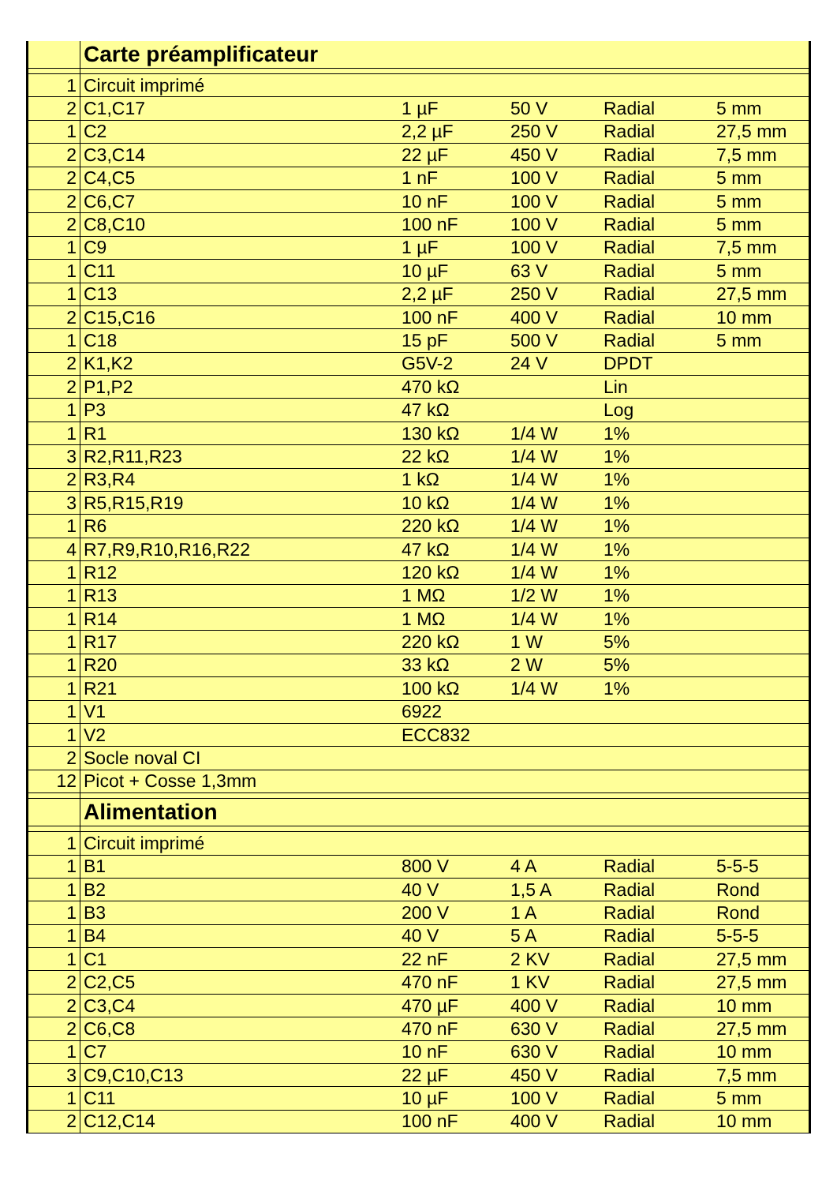| | Carte préamplificateur | | | | |
| 1 | Circuit imprimé | | | | |
| 2 | C1,C17 | 1 µF | 50 V | Radial | 5 mm |
| 1 | C2 | 2,2 µF | 250 V | Radial | 27,5 mm |
| 2 | C3,C14 | 22 µF | 450 V | Radial | 7,5 mm |
| 2 | C4,C5 | 1 nF | 100 V | Radial | 5 mm |
| 2 | C6,C7 | 10 nF | 100 V | Radial | 5 mm |
| 2 | C8,C10 | 100 nF | 100 V | Radial | 5 mm |
| 1 | C9 | 1 µF | 100 V | Radial | 7,5 mm |
| 1 | C11 | 10 µF | 63 V | Radial | 5 mm |
| 1 | C13 | 2,2 µF | 250 V | Radial | 27,5 mm |
| 2 | C15,C16 | 100 nF | 400 V | Radial | 10 mm |
| 1 | C18 | 15 pF | 500 V | Radial | 5 mm |
| 2 | K1,K2 | G5V-2 | 24 V | DPDT | |
| 2 | P1,P2 | 470 kΩ | | Lin | |
| 1 | P3 | 47 kΩ | | Log | |
| 1 | R1 | 130 kΩ | 1/4 W | 1% | |
| 3 | R2,R11,R23 | 22 kΩ | 1/4 W | 1% | |
| 2 | R3,R4 | 1 kΩ | 1/4 W | 1% | |
| 3 | R5,R15,R19 | 10 kΩ | 1/4 W | 1% | |
| 1 | R6 | 220 kΩ | 1/4 W | 1% | |
| 4 | R7,R9,R10,R16,R22 | 47 kΩ | 1/4 W | 1% | |
| 1 | R12 | 120 kΩ | 1/4 W | 1% | |
| 1 | R13 | 1 MΩ | 1/2 W | 1% | |
| 1 | R14 | 1 MΩ | 1/4 W | 1% | |
| 1 | R17 | 220 kΩ | 1 W | 5% | |
| 1 | R20 | 33 kΩ | 2 W | 5% | |
| 1 | R21 | 100 kΩ | 1/4 W | 1% | |
| 1 | V1 | 6922 | | | |
| 1 | V2 | ECC832 | | | |
| 2 | Socle noval CI | | | | |
| 12 | Picot + Cosse 1,3mm | | | | |
| | Alimentation | | | | |
| 1 | Circuit imprimé | | | | |
| 1 | B1 | 800 V | 4 A | Radial | 5-5-5 |
| 1 | B2 | 40 V | 1,5 A | Radial | Rond |
| 1 | B3 | 200 V | 1 A | Radial | Rond |
| 1 | B4 | 40 V | 5 A | Radial | 5-5-5 |
| 1 | C1 | 22 nF | 2 KV | Radial | 27,5 mm |
| 2 | C2,C5 | 470 nF | 1 KV | Radial | 27,5 mm |
| 2 | C3,C4 | 470 µF | 400 V | Radial | 10 mm |
| 2 | C6,C8 | 470 nF | 630 V | Radial | 27,5 mm |
| 1 | C7 | 10 nF | 630 V | Radial | 10 mm |
| 3 | C9,C10,C13 | 22 µF | 450 V | Radial | 7,5 mm |
| 1 | C11 | 10 µF | 100 V | Radial | 5 mm |
| 2 | C12,C14 | 100 nF | 400 V | Radial | 10 mm |